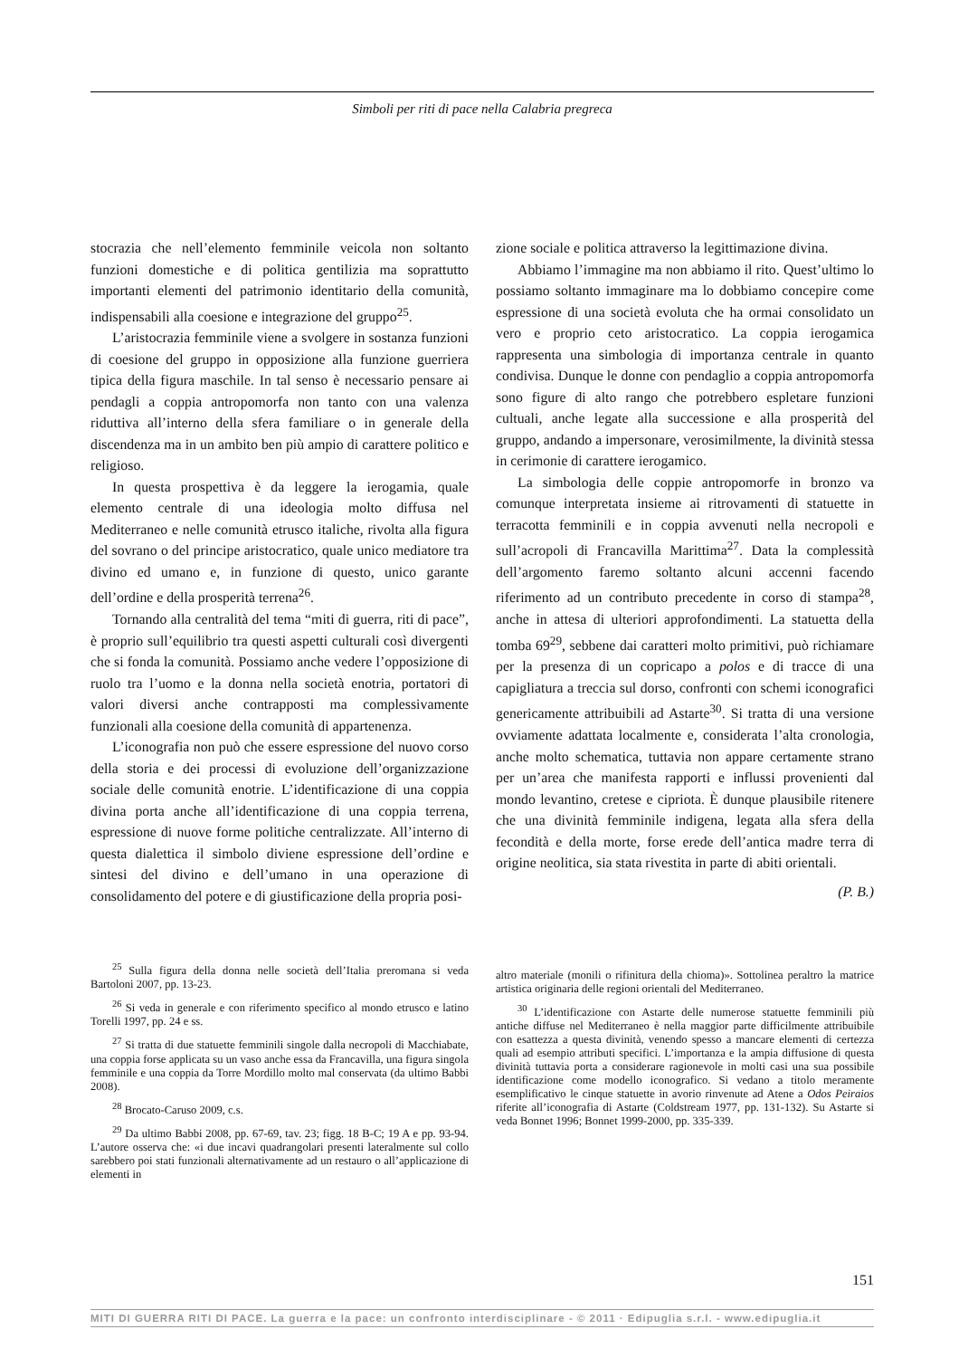Simboli per riti di pace nella Calabria pregreca
stocrazia che nell’elemento femminile veicola non soltanto funzioni domestiche e di politica gentilizia ma soprattutto importanti elementi del patrimonio identitario della comunità, indispensabili alla coesione e integrazione del gruppo<sup>25</sup>.
L’aristocrazia femminile viene a svolgere in sostanza funzioni di coesione del gruppo in opposizione alla funzione guerriera tipica della figura maschile. In tal senso è necessario pensare ai pendagli a coppia antropomorfa non tanto con una valenza riduttiva all’interno della sfera familiare o in generale della discendenza ma in un ambito ben più ampio di carattere politico e religioso.
In questa prospettiva è da leggere la ierogamia, quale elemento centrale di una ideologia molto diffusa nel Mediterraneo e nelle comunità etrusco italiche, rivolta alla figura del sovrano o del principe aristocratico, quale unico mediatore tra divino ed umano e, in funzione di questo, unico garante dell’ordine e della prosperità terrena<sup>26</sup>.
Tornando alla centralità del tema “miti di guerra, riti di pace”, è proprio sull’equilibrio tra questi aspetti culturali così divergenti che si fonda la comunità. Possiamo anche vedere l’opposizione di ruolo tra l’uomo e la donna nella società enotria, portatori di valori diversi anche contrapposti ma complessivamente funzionali alla coesione della comunità di appartenenza.
L’iconografia non può che essere espressione del nuovo corso della storia e dei processi di evoluzione dell’organizzazione sociale delle comunità enotrie. L’identificazione di una coppia divina porta anche all’identificazione di una coppia terrena, espressione di nuove forme politiche centralizzate. All’interno di questa dialettica il simbolo diviene espressione dell’ordine e sintesi del divino e dell’umano in una operazione di consolidamento del potere e di giustificazione della propria posi-
zione sociale e politica attraverso la legittimazione divina.
Abbiamo l’immagine ma non abbiamo il rito. Quest’ultimo lo possiamo soltanto immaginare ma lo dobbiamo concepire come espressione di una società evoluta che ha ormai consolidato un vero e proprio ceto aristocratico. La coppia ierogamica rappresenta una simbologia di importanza centrale in quanto condivisa. Dunque le donne con pendaglio a coppia antropomorfa sono figure di alto rango che potrebbero espletare funzioni cultuali, anche legate alla successione e alla prosperità del gruppo, andando a impersonare, verosimilmente, la divinità stessa in cerimonie di carattere ierogamico.
La simbologia delle coppie antropomorfe in bronzo va comunque interpretata insieme ai ritrovamenti di statuette in terracotta femminili e in coppia avvenuti nella necropoli e sull’acropoli di Francavilla Marittima<sup>27</sup>. Data la complessità dell’argomento faremo soltanto alcuni accenni facendo riferimento ad un contributo precedente in corso di stampa<sup>28</sup>, anche in attesa di ulteriori approfondimenti. La statuetta della tomba 69<sup>29</sup>, sebbene dai caratteri molto primitivi, può richiamare per la presenza di un copricapo a polos e di tracce di una capigliatura a treccia sul dorso, confronti con schemi iconografici genericamente attribuibili ad Astarte<sup>30</sup>. Si tratta di una versione ovviamente adattata localmente e, considerata l’alta cronologia, anche molto schematica, tuttavia non appare certamente strano per un’area che manifesta rapporti e influssi provenienti dal mondo levantino, cretese e cipriota. È dunque plausibile ritenere che una divinità femminile indigena, legata alla sfera della fecondità e della morte, forse erede dell’antica madre terra di origine neolitica, sia stata rivestita in parte di abiti orientali.
(P. B.)
<sup>25</sup> Sulla figura della donna nelle società dell’Italia preromana si veda Bartoloni 2007, pp. 13-23.
<sup>26</sup> Si veda in generale e con riferimento specifico al mondo etrusco e latino Torelli 1997, pp. 24 e ss.
<sup>27</sup> Si tratta di due statuette femminili singole dalla necropoli di Macchiabate, una coppia forse applicata su un vaso anche essa da Francavilla, una figura singola femminile e una coppia da Torre Mordillo molto mal conservata (da ultimo Babbi 2008).
<sup>28</sup> Brocato-Caruso 2009, c.s.
<sup>29</sup> Da ultimo Babbi 2008, pp. 67-69, tav. 23; figg. 18 B-C; 19 A e pp. 93-94. L’autore osserva che: «i due incavi quadrangolari presenti lateralmente sul collo sarebbero poi stati funzionali alternativamente ad un restauro o all’applicazione di elementi in
altro materiale (monili o rifinitura della chioma)». Sottolinea peraltro la matrice artistica originaria delle regioni orientali del Mediterraneo.
<sup>30</sup> L’identificazione con Astarte delle numerose statuette femminili più antiche diffuse nel Mediterraneo è nella maggior parte difficilmente attribuibile con esattezza a questa divinità, venendo spesso a mancare elementi di certezza quali ad esempio attributi specifici. L’importanza e la ampia diffusione di questa divinità tuttavia porta a considerare ragionevole in molti casi una sua possibile identificazione come modello iconografico. Si vedano a titolo meramente esemplificativo le cinque statuette in avorio rinvenute ad Atene a Odos Peiraios riferite all’iconografia di Astarte (Coldstream 1977, pp. 131-132). Su Astarte si veda Bonnet 1996; Bonnet 1999-2000, pp. 335-339.
151
MITI DI GUERRA RITI DI PACE. La guerra e la pace: un confronto interdisciplinare - © 2011 · Edipuglia s.r.l. - www.edipuglia.it